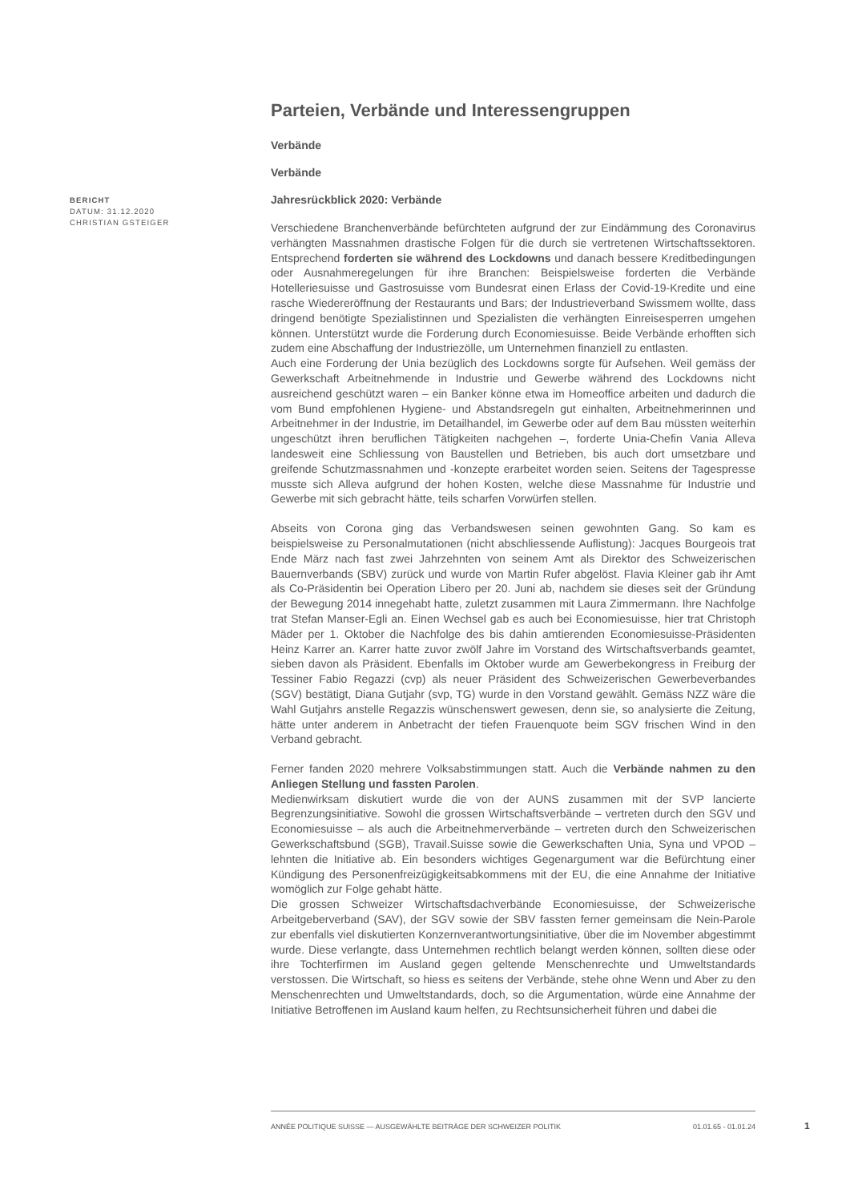BERICHT
DATUM: 31.12.2020
CHRISTIAN GSTEIGER
Parteien, Verbände und Interessengruppen
Verbände
Verbände
Jahresrückblick 2020: Verbände
Verschiedene Branchenverbände befürchteten aufgrund der zur Eindämmung des Coronavirus verhängten Massnahmen drastische Folgen für die durch sie vertretenen Wirtschaftssektoren. Entsprechend forderten sie während des Lockdowns und danach bessere Kreditbedingungen oder Ausnahmeregelungen für ihre Branchen: Beispielsweise forderten die Verbände Hotelleriesuisse und Gastrosuisse vom Bundesrat einen Erlass der Covid-19-Kredite und eine rasche Wiedereröffnung der Restaurants und Bars; der Industrieverband Swissmem wollte, dass dringend benötigte Spezialistinnen und Spezialisten die verhängten Einreisesperren umgehen können. Unterstützt wurde die Forderung durch Economiesuisse. Beide Verbände erhofften sich zudem eine Abschaffung der Industriezölle, um Unternehmen finanziell zu entlasten.
Auch eine Forderung der Unia bezüglich des Lockdowns sorgte für Aufsehen. Weil gemäss der Gewerkschaft Arbeitnehmende in Industrie und Gewerbe während des Lockdowns nicht ausreichend geschützt waren – ein Banker könne etwa im Homeoffice arbeiten und dadurch die vom Bund empfohlenen Hygiene- und Abstandsregeln gut einhalten, Arbeitnehmerinnen und Arbeitnehmer in der Industrie, im Detailhandel, im Gewerbe oder auf dem Bau müssten weiterhin ungeschützt ihren beruflichen Tätigkeiten nachgehen –, forderte Unia-Chefin Vania Alleva landesweit eine Schliessung von Baustellen und Betrieben, bis auch dort umsetzbare und greifende Schutzmassnahmen und -konzepte erarbeitet worden seien. Seitens der Tagespresse musste sich Alleva aufgrund der hohen Kosten, welche diese Massnahme für Industrie und Gewerbe mit sich gebracht hätte, teils scharfen Vorwürfen stellen.
Abseits von Corona ging das Verbandswesen seinen gewohnten Gang. So kam es beispielsweise zu Personalmutationen (nicht abschliessende Auflistung): Jacques Bourgeois trat Ende März nach fast zwei Jahrzehnten von seinem Amt als Direktor des Schweizerischen Bauernverbands (SBV) zurück und wurde von Martin Rufer abgelöst. Flavia Kleiner gab ihr Amt als Co-Präsidentin bei Operation Libero per 20. Juni ab, nachdem sie dieses seit der Gründung der Bewegung 2014 innegehabt hatte, zuletzt zusammen mit Laura Zimmermann. Ihre Nachfolge trat Stefan Manser-Egli an. Einen Wechsel gab es auch bei Economiesuisse, hier trat Christoph Mäder per 1. Oktober die Nachfolge des bis dahin amtierenden Economiesuisse-Präsidenten Heinz Karrer an. Karrer hatte zuvor zwölf Jahre im Vorstand des Wirtschaftsverbands geamtet, sieben davon als Präsident. Ebenfalls im Oktober wurde am Gewerbekongress in Freiburg der Tessiner Fabio Regazzi (cvp) als neuer Präsident des Schweizerischen Gewerbeverbandes (SGV) bestätigt, Diana Gutjahr (svp, TG) wurde in den Vorstand gewählt. Gemäss NZZ wäre die Wahl Gutjahrs anstelle Regazzis wünschenswert gewesen, denn sie, so analysierte die Zeitung, hätte unter anderem in Anbetracht der tiefen Frauenquote beim SGV frischen Wind in den Verband gebracht.
Ferner fanden 2020 mehrere Volksabstimmungen statt. Auch die Verbände nahmen zu den Anliegen Stellung und fassten Parolen.
Medienwirksam diskutiert wurde die von der AUNS zusammen mit der SVP lancierte Begrenzungsinitiative. Sowohl die grossen Wirtschaftsverbände – vertreten durch den SGV und Economiesuisse – als auch die Arbeitnehmerverbände – vertreten durch den Schweizerischen Gewerkschaftsbund (SGB), Travail.Suisse sowie die Gewerkschaften Unia, Syna und VPOD – lehnten die Initiative ab. Ein besonders wichtiges Gegenargument war die Befürchtung einer Kündigung des Personenfreizügigkeitsabkommens mit der EU, die eine Annahme der Initiative womöglich zur Folge gehabt hätte.
Die grossen Schweizer Wirtschaftsdachverbände Economiesuisse, der Schweizerische Arbeitgeberverband (SAV), der SGV sowie der SBV fassten ferner gemeinsam die Nein-Parole zur ebenfalls viel diskutierten Konzernverantwortungsinitiative, über die im November abgestimmt wurde. Diese verlangte, dass Unternehmen rechtlich belangt werden können, sollten diese oder ihre Tochterfirmen im Ausland gegen geltende Menschenrechte und Umweltstandards verstossen. Die Wirtschaft, so hiess es seitens der Verbände, stehe ohne Wenn und Aber zu den Menschenrechten und Umweltstandards, doch, so die Argumentation, würde eine Annahme der Initiative Betroffenen im Ausland kaum helfen, zu Rechtsunsicherheit führen und dabei die
ANNÉE POLITIQUE SUISSE — AUSGEWÄHLTE BEITRÄGE DER SCHWEIZER POLITIK 01.01.65 - 01.01.24
1